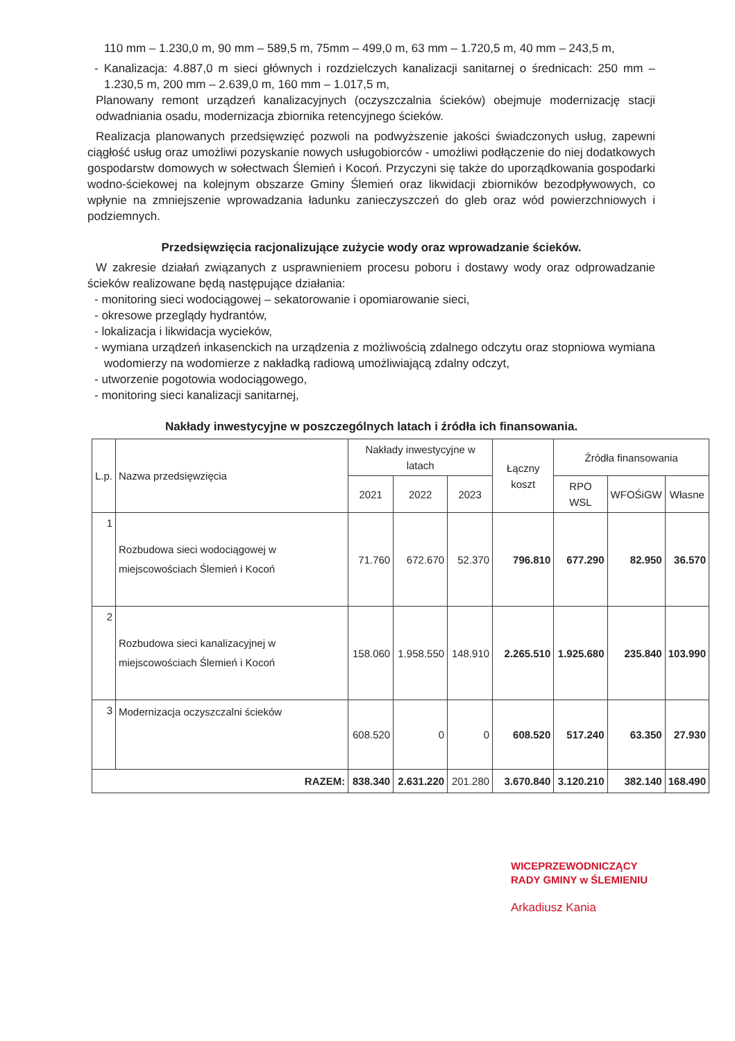110 mm – 1.230,0 m, 90 mm – 589,5 m, 75mm – 499,0 m, 63 mm – 1.720,5 m, 40 mm – 243,5 m,
- Kanalizacja: 4.887,0 m sieci głównych i rozdzielczych kanalizacji sanitarnej o średnicach: 250 mm – 1.230,5 m, 200 mm – 2.639,0 m, 160 mm – 1.017,5 m,
Planowany remont urządzeń kanalizacyjnych (oczyszczalnia ścieków) obejmuje modernizację stacji odwadniania osadu, modernizacja zbiornika retencyjnego ścieków.
Realizacja planowanych przedsięwzięć pozwoli na podwyższenie jakości świadczonych usług, zapewni ciągłość usług oraz umożliwi pozyskanie nowych usługobiorców - umożliwi podłączenie do niej dodatkowych gospodarstw domowych w sołectwach Ślemień i Kocoń. Przyczyni się także do uporządkowania gospodarki wodno-ściekowej na kolejnym obszarze Gminy Ślemień oraz likwidacji zbiorników bezodpływowych, co wpłynie na zmniejszenie wprowadzania ładunku zanieczyszczeń do gleb oraz wód powierzchniowych i podziemnych.
Przedsięwzięcia racjonalizujące zużycie wody oraz wprowadzanie ścieków.
W zakresie działań związanych z usprawnieniem procesu poboru i dostawy wody oraz odprowadzanie ścieków realizowane będą następujące działania:
- monitoring sieci wodociągowej – sekatorowanie i opomiarowanie sieci,
- okresowe przeglądy hydrantów,
- lokalizacja i likwidacja wycieków,
- wymiana urządzeń inkasenckich na urządzenia z możliwością zdalnego odczytu oraz stopniowa wymiana wodomierzy na wodomierze z nakładką radiową umożliwiającą zdalny odczyt,
- utworzenie pogotowia wodociągowego,
- monitoring sieci kanalizacji sanitarnej,
Nakłady inwestycyjne w poszczególnych latach i źródła ich finansowania.
| L.p. | Nazwa przedsięwzięcia | Nakłady inwestycyjne w latach | | | Łączny koszt | Źródła finansowania | | |
| --- | --- | --- | --- | --- | --- | --- | --- | --- |
| | | 2021 | 2022 | 2023 | | RPO WSL | WFOŚiGW | Własne |
| 1 | Rozbudowa sieci wodociągowej w miejscowościach Ślemień i Kocoń | 71.760 | 672.670 | 52.370 | 796.810 | 677.290 | 82.950 | 36.570 |
| 2 | Rozbudowa sieci kanalizacyjnej w miejscowościach Ślemień i Kocoń | 158.060 | 1.958.550 | 148.910 | 2.265.510 | 1.925.680 | 235.840 | 103.990 |
| 3 | Modernizacja oczyszczalni ścieków | 608.520 | 0 | 0 | 608.520 | 517.240 | 63.350 | 27.930 |
| RAZEM: | | 838.340 | 2.631.220 | 201.280 | 3.670.840 | 3.120.210 | 382.140 | 168.490 |
WICEPRZEWODNICZĄCY
RADY GMINY w ŚLEMIENIU
Arkadiusz Kania